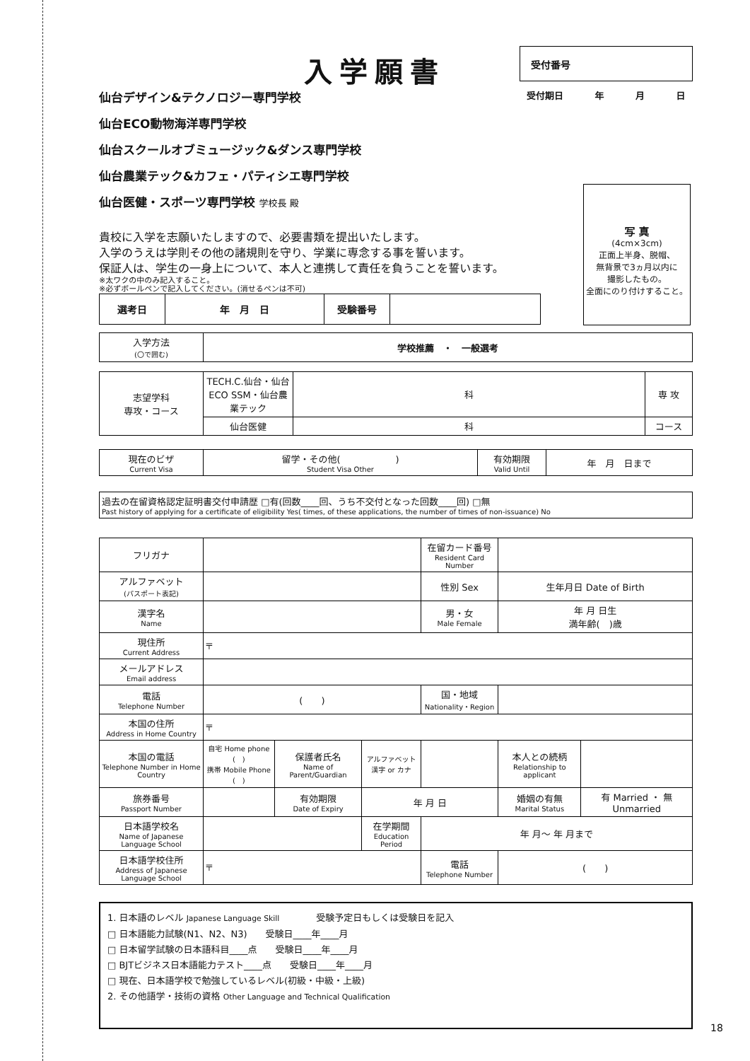入学願書 受付番号
受付期日 年 月 日
仙台デザイン&テクノロジー専門学校
仙台ECO動物海洋専門学校
仙台スクールオブミュージック&ダンス専門学校
仙台農業テック&カフェ・パティシエ専門学校
仙台医健・スポーツ専門学校 学校長 殿
写 真
(4cm×3cm)
正面上半身、脱帽、
無背景で3ヵ月以内に
撮影したもの。
全面にのり付けすること。
貴校に入学を志願いたしますので、必要書類を提出いたします。
入学のうえは学則その他の諸規則を守り、学業に専念する事を誓います。
保証人は、学生の一身上について、本人と連携して責任を負うことを誓います。
※太ワクの中のみ記入すること。
※必ずボールペンで記入してください。(消せるペンは不可)
| 選考日 | 年 月 日 | 受験番号 | |
| 入学方法 (〇で囲む) | 学校推薦 ・ 一般選考 |
| 志望学科 専攻・コース | TECH.C.仙台・仙台ECO SSM・仙台農業テック | 科 | 専 攻 |
| | 仙台医健 | 科 | コース |
| 現在のビザ Current Visa | 留学・その他( ) Student Visa Other | 有効期限 Valid Until | 年 月 日まで |
| 過去の在留資格認定証明書交付申請歴 □有(回数____回、うち不交付となった回数____回) □無 Past history of applying for a certificate of eligibility Yes( times, of these applications, the number of times of non-issuance) No |
| フリガナ | | | | 在留カード番号 Resident Card Number | | | |
| アルファベット (パスポート表記) | | | | 性別 Sex | 生年月日 Date of Birth | | |
| 漢字名 Name | | | | 男・女 Male Female | 年 月 日生 満年齢( )歳 | | |
| 現住所 Current Address | 〒 | | | | | | |
| メールアドレス Email address | | | | | | | |
| 電話 Telephone Number | ( ) | | | 国・地域 Nationality・Region | | | |
| 本国の住所 Address in Home Country | 〒 | | | | | | |
| 本国の電話 Telephone Number in Home Country | 自宅 Home phone ( ) 携帯 Mobile Phone ( ) | 保護者氏名 Name of Parent/Guardian | アルファベット 漢字 or カナ | | 本人との続柄 Relationship to applicant | | |
| 旅券番号 Passport Number | | 有効期限 Date of Expiry | 年 月 日 | | 婚姻の有無 Marital Status | 有 Married ・ 無 Unmarried | |
| 日本語学校名 Name of Japanese Language School | | | 在学期間 Education Period | 年 月〜 年 月まで | | | |
| 日本語学校住所 Address of Japanese Language School | 〒 | | | 電話 Telephone Number | ( ) | | |
1. 日本語のレベル Japanese Language Skill　　　　受験予定日もしくは受験日を記入
□ 日本語能力試験(N1、N2、N3)　　受験日____年____月
□ 日本留学試験の日本語科目____点　　受験日____年____月
□ BJTビジネス日本語能力テスト____点　　受験日____年____月
□ 現在、日本語学校で勉強しているレベル(初級・中級・上級)
2. その他語学・技術の資格 Other Language and Technical Qualification
18